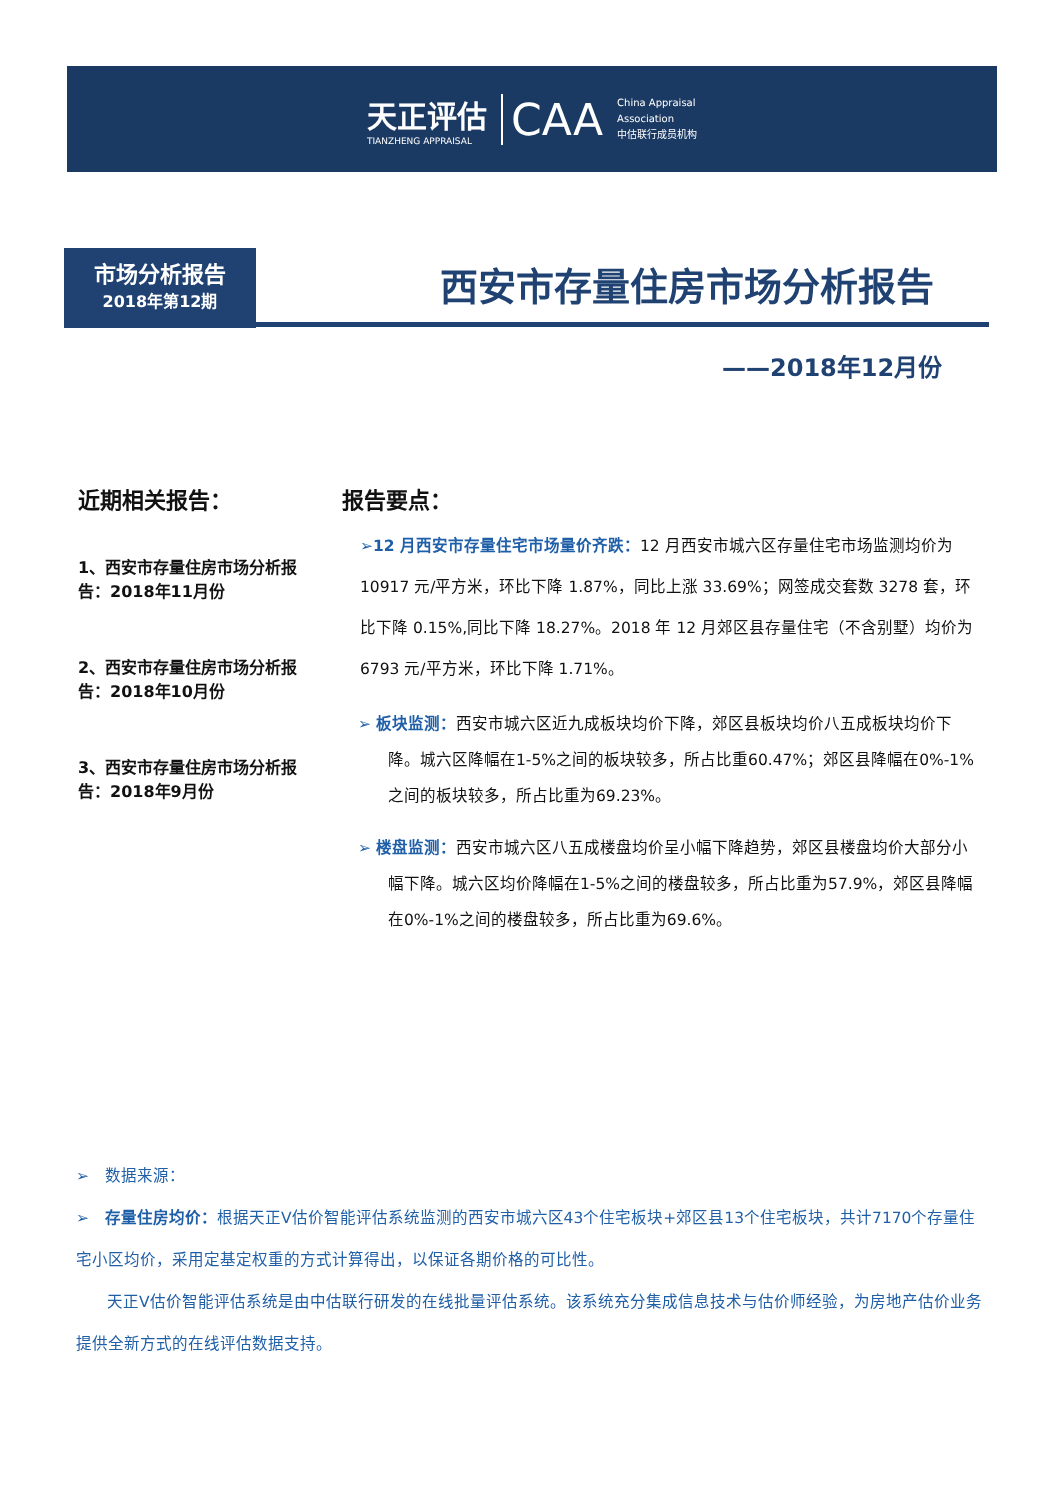天正评估
TIANZHENG APPRAISAL
CAA
China Appraisal
Association
中估联行成员机构
市场分析报告
2018年第12期
西安市存量住房市场分析报告
——2018年12月份
近期相关报告：
1、西安市存量住房市场分析报告：2018年11月份
2、西安市存量住房市场分析报告：2018年10月份
3、西安市存量住房市场分析报告：2018年9月份
报告要点：
➢12 月西安市存量住宅市场量价齐跌：12 月西安市城六区存量住宅市场监测均价为 10917 元/平方米，环比下降 1.87%，同比上涨 33.69%；网签成交套数 3278 套，环比下降 0.15%,同比下降 18.27%。2018 年 12 月郊区县存量住宅（不含别墅）均价为 6793 元/平方米，环比下降 1.71%。
➢ 板块监测：西安市城六区近九成板块均价下降，郊区县板块均价八五成板块均价下降。城六区降幅在1-5%之间的板块较多，所占比重60.47%；郊区县降幅在0%-1%之间的板块较多，所占比重为69.23%。
➢ 楼盘监测：西安市城六区八五成楼盘均价呈小幅下降趋势，郊区县楼盘均价大部分小幅下降。城六区均价降幅在1-5%之间的楼盘较多，所占比重为57.9%，郊区县降幅在0%-1%之间的楼盘较多，所占比重为69.6%。
➢　数据来源：
➢　存量住房均价：根据天正V估价智能评估系统监测的西安市城六区43个住宅板块+郊区县13个住宅板块，共计7170个存量住宅小区均价，采用定基定权重的方式计算得出，以保证各期价格的可比性。
天正V估价智能评估系统是由中估联行研发的在线批量评估系统。该系统充分集成信息技术与估价师经验，为房地产估价业务提供全新方式的在线评估数据支持。